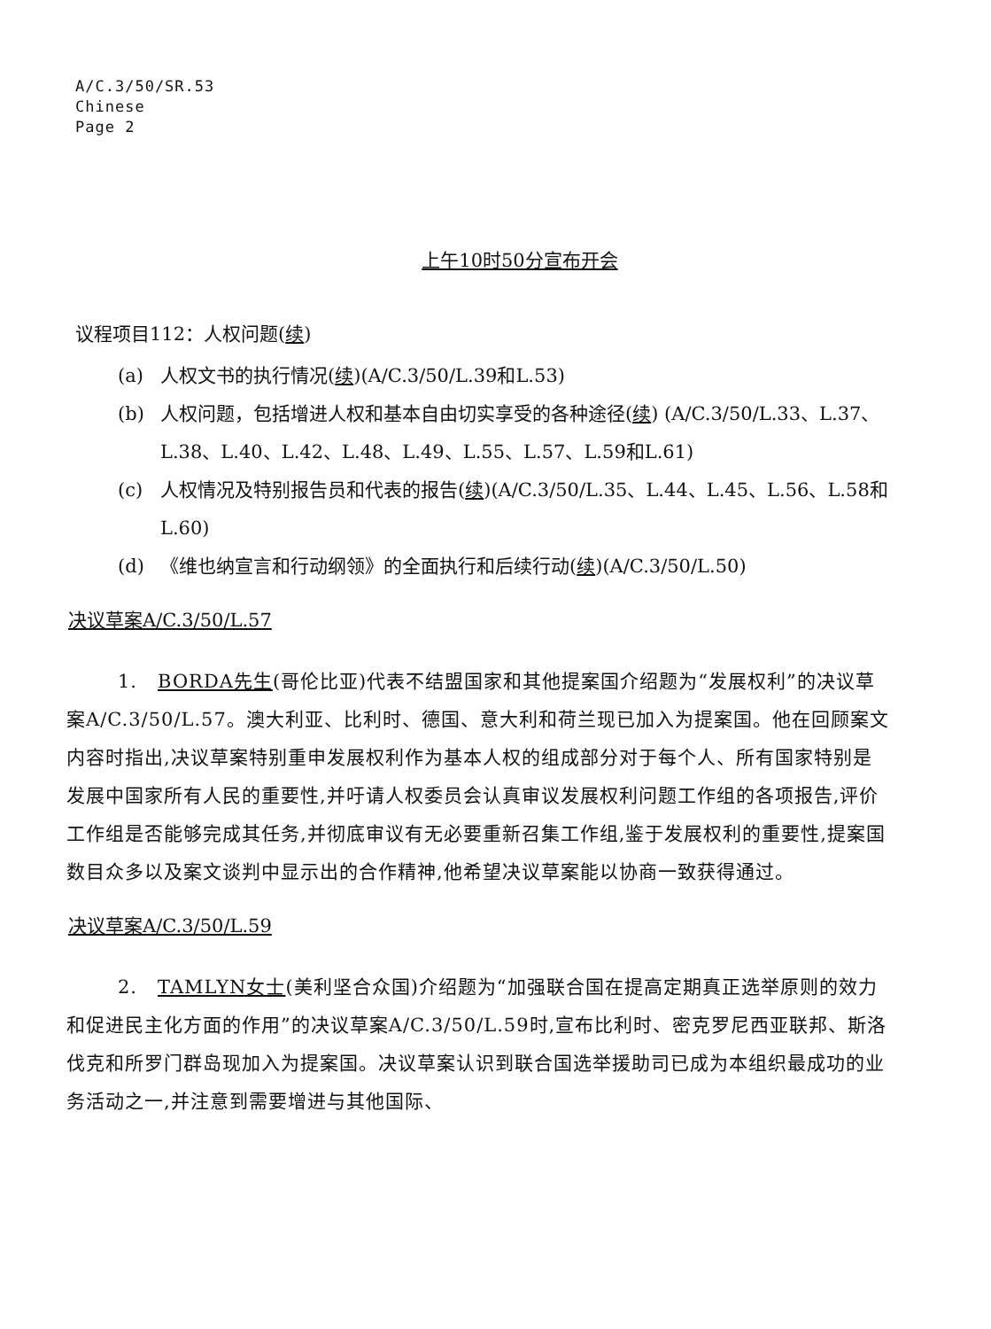A/C.3/50/SR.53
Chinese
Page 2
上午10时50分宣布开会
议程项目112：人权问题(续)
(a) 人权文书的执行情况(续)(A/C.3/50/L.39和L.53)
(b) 人权问题，包括增进人权和基本自由切实享受的各种途径(续) (A/C.3/50/L.33、L.37、L.38、L.40、L.42、L.48、L.49、L.55、L.57、L.59和L.61)
(c) 人权情况及特别报告员和代表的报告(续)(A/C.3/50/L.35、L.44、L.45、L.56、L.58和L.60)
(d) 《维也纳宣言和行动纲领》的全面执行和后续行动(续)(A/C.3/50/L.50)
决议草案A/C.3/50/L.57
1. BORDA先生(哥伦比亚)代表不结盟国家和其他提案国介绍题为“发展权利”的决议草案A/C.3/50/L.57。澳大利亚、比利时、德国、意大利和荷兰现已加入为提案国。他在回顾案文内容时指出,决议草案特别重申发展权利作为基本人权的组成部分对于每个人、所有国家特别是发展中国家所有人民的重要性,并吁请人权委员会认真审议发展权利问题工作组的各项报告,评价工作组是否能够完成其任务,并彻底审议有无必要重新召集工作组,鉴于发展权利的重要性,提案国数目众多以及案文谈判中显示出的合作精神,他希望决议草案能以协商一致获得通过。
决议草案A/C.3/50/L.59
2. TAMLYN女士(美利坚合众国)介绍题为“加强联合国在提高定期真正选举原则的效力和促进民主化方面的作用”的决议草案A/C.3/50/L.59时,宣布比利时、密克罗尼西亚联邦、斯洛伐克和所罗门群岛现加入为提案国。决议草案认识到联合国选举援助司已成为本组织最成功的业务活动之一,并注意到需要增进与其他国际、